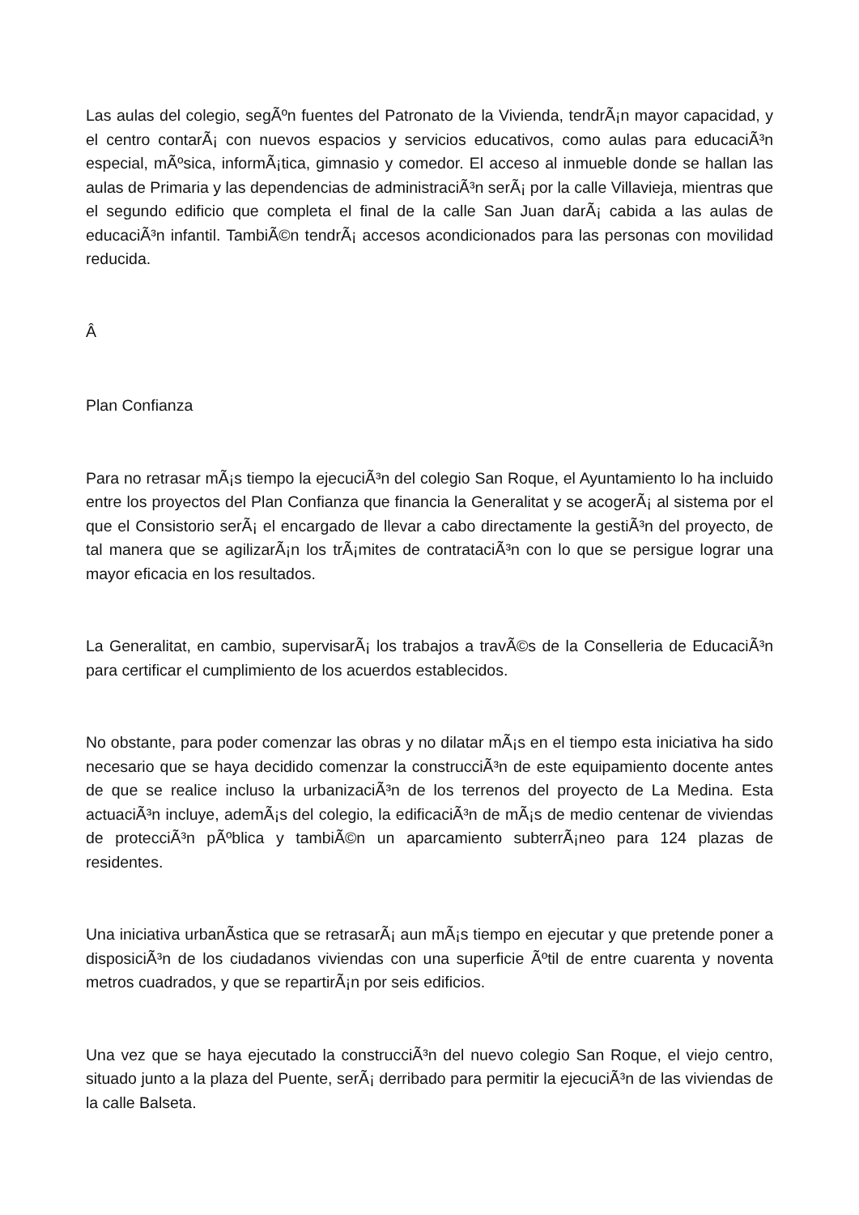Las aulas del colegio, segÃºn fuentes del Patronato de la Vivienda, tendrÃ¡n mayor capacidad, y el centro contarÃ¡ con nuevos espacios y servicios educativos, como aulas para educaciÃ³n especial, mÃºsica, informÃ¡tica, gimnasio y comedor. El acceso al inmueble donde se hallan las aulas de Primaria y las dependencias de administraciÃ³n serÃ¡ por la calle Villavieja, mientras que el segundo edificio que completa el final de la calle San Juan darÃ¡ cabida a las aulas de educaciÃ³n infantil. TambiÃ©n tendrÃ¡ accesos acondicionados para las personas con movilidad reducida.
Â
Plan Confianza
Para no retrasar mÃ¡s tiempo la ejecuciÃ³n del colegio San Roque, el Ayuntamiento lo ha incluido entre los proyectos del Plan Confianza que financia la Generalitat y se acogerÃ¡ al sistema por el que el Consistorio serÃ¡ el encargado de llevar a cabo directamente la gestiÃ³n del proyecto, de tal manera que se agilizarÃ¡n los trÃ¡mites de contrataciÃ³n con lo que se persigue lograr una mayor eficacia en los resultados.
La Generalitat, en cambio, supervisarÃ¡ los trabajos a travÃ©s de la Conselleria de EducaciÃ³n para certificar el cumplimiento de los acuerdos establecidos.
No obstante, para poder comenzar las obras y no dilatar mÃ¡s en el tiempo esta iniciativa ha sido necesario que se haya decidido comenzar la construcciÃ³n de este equipamiento docente antes de que se realice incluso la urbanizaciÃ³n de los terrenos del proyecto de La Medina. Esta actuaciÃ³n incluye, ademÃ¡s del colegio, la edificaciÃ³n de mÃ¡s de medio centenar de viviendas de protecciÃ³n pÃºblica y tambiÃ©n un aparcamiento subterrÃ¡neo para 124 plazas de residentes.
Una iniciativa urbanÃ­stica que se retrasarÃ¡ aun mÃ¡s tiempo en ejecutar y que pretende poner a disposiciÃ³n de los ciudadanos viviendas con una superficie Ãºtil de entre cuarenta y noventa metros cuadrados, y que se repartirÃ¡n por seis edificios.
Una vez que se haya ejecutado la construcciÃ³n del nuevo colegio San Roque, el viejo centro, situado junto a la plaza del Puente, serÃ¡ derribado para permitir la ejecuciÃ³n de las viviendas de la calle Balseta.